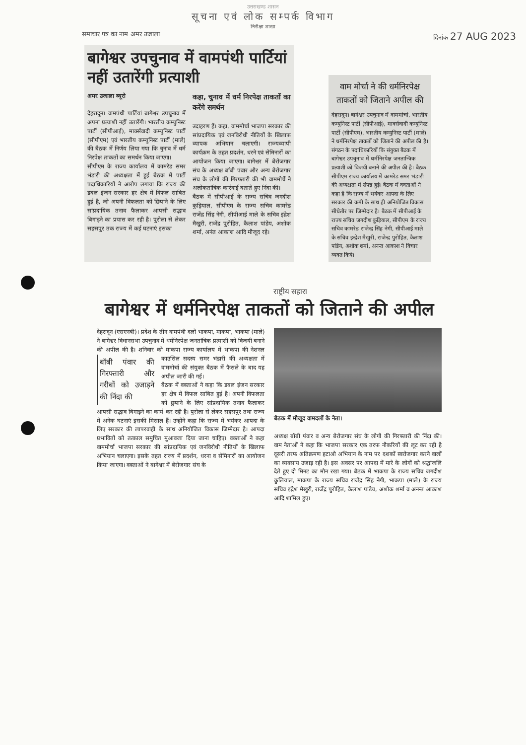उत्तराखण्ड शासन
सूचना एवं लोक सम्पर्क विभाग
निरीक्षा शाखा
समाचार पत्र का नाम अमर उजाला दिनांक 27 AUG 2023
बागेश्वर उपचुनाव में वामपंथी पार्टियां नहीं उतारेंगी प्रत्याशी
अमर उजाला ब्यूरो
देहरादून। वामपंथी पार्टियां बागेश्वर उपचुनाव में अपना प्रत्याशी नहीं उतारेंगी। भारतीय कम्युनिस्ट पार्टी (सीपीआई), मार्क्सवादी कम्युनिस्ट पार्टी (सीपीएम) एवं भारतीय कम्युनिस्ट पार्टी (माले) की बैठक में निर्णय लिया गया कि चुनाव में धर्म निरपेक्ष ताकतों का समर्थन किया जाएगा।
सीपीएम के राज्य कार्यालय में कामरेड समर भंडारी की अध्यक्षता में हुई बैठक में पार्टी पदाधिकारियों ने आरोप लगाया कि राज्य की डबल इंजन सरकार हर क्षेत्र में विफल साबित हुई है, जो अपनी विफलता को छिपाने के लिए सांप्रदायिक तनाव फैलाकर आपसी सद्भाव बिगाड़ने का प्रयास कर रही है। पुरोला से लेकर सहसपुर तक राज्य में कई घटनाएं इसका
कहा, चुनाव में धर्म निरपेक्ष ताकतों का करेंगे समर्थन
उदाहरण हैं। कहा, वाममोर्चा भाजपा सरकार की सांप्रदायिक एवं जनविरोधी नीतियों के खिलाफ व्यापक अभियान चलाएगी। राज्यव्यापी कार्यक्रम के तहत प्रदर्शन, धरने एवं सेमिनारों का आयोजन किया जाएगा। बागेश्वर में बेरोजगार संघ के अध्यक्ष बॉबी पंवार और अन्य बेरोजगार संघ के लोगों की गिरफ्तारी की भी वाममोर्चे ने अलोकतांत्रिक कार्रवाई बताते हुए निंदा की।
बैठक में सीपीआई के राज्य सचिव जगदीश कुड़ियाल, सीपीएम के राज्य सचिव कामरेड राजेंद्र सिंह नेगी, सीपीआई माले के सचिव इंद्रेश मैखुरी, राजेंद्र पुरोहित, कैलाश पांडेय, अशोक शर्मा, अनंत आकाश आदि मौजूद रहे।
वाम मोर्चा ने की धर्मनिरपेक्ष ताकतों को जिताने अपील की
देहरादून। बागेश्वर उपचुनाव में वाममोर्चा, भारतीय कम्युनिस्ट पार्टी (सीपीआई), मार्क्सवादी कम्युनिस्ट पार्टी (सीपीएम), भारतीय कम्युनिस्ट पार्टी (माले) ने धर्मनिरपेक्ष ताकतों को जिताने की अपील की है। संगठन के पदाधिकारियों कि संयुक्त बैठक में बागेश्वर उपचुनाव में धर्मनिरपेक्ष जनतान्त्रिक प्रत्याशी को विजयी बनाने की अपील की है। बैठक सीपीएम राज्य कार्यालय में कामरेड समर भंडारी की अध्यक्षता में संपन्न हुई। बैठक में वक्ताओं ने कहा है कि राज्य में भयंकर आपदा के लिए सरकार की कमी के साथ ही अनियोजित विकास सीधेतौर पर जिम्मेदार है। बैठक में सीपीआई के राज्य सचिव जगदीश कुड़ियाल, सीपीएम के राज्य सचिव कामरेड राजेन्द्र सिंह नेगी, सीपीआई माले के सचिव इन्द्रेश मैखुरी, राजेन्द्र पुरोहित, कैलाश पांडेय, अशोक शर्मा, अनन्त आकाश ने विचार व्यक्त किये।
राष्ट्रीय सहारा
बागेश्वर में धर्मनिरपेक्ष ताकतों को जिताने की अपील
देहरादून (एसएनबी)। प्रदेश के तीन वामपंथी दलों भाकपा, माकपा, भाकपा (माले) ने बागेश्वर विधानसभा उपचुनाव में धर्मनिरपेक्ष जनतांत्रिक प्रत्याशी को विजयी बनाने की अपील की है। शनिवार को माकपा राज्य कार्यालय में भाकपा की नेशनल
बॉबी पंवार की गिरफ्तारी और गरीबों को उजाड़ने की निंदा की
काउंसिल सदस्य समर भंडारी की अध्यक्षता में वाममोर्चा की संयुक्त बैठक में फैसले के बाद यह अपील जारी की गई।
बैठक में वक्ताओं ने कहा कि डबल इंजन सरकार हर क्षेत्र में विफल साबित हुई है। अपनी विफलता को छुपाने के लिए सांप्रदायिक तनाव फैलाकर आपसी सद्भाव बिगाड़ने का कार्य कर रही है। पुरोला से लेकर सहसपुर तथा राज्य में अनेक घटनाएं इसकी मिसाल हैं। उन्होंने कहा कि राज्य में भयंकर आपदा के लिए सरकार की लापरवाही के साथ अनियोजित विकास जिम्मेदार है। आपदा प्रभावितों को तत्काल समुचित मुआवजा दिया जाना चाहिए। वक्ताओं ने कहा वाममोर्चा भाजपा सरकार की सांप्रदायिक एवं जनविरोधी नीतियों के खिलाफ अभियान चलाएगा। इसके तहत राज्य में प्रदर्शन, धरना व सेमिनारों का आयोजन किया जाएगा। वक्ताओं ने बागेश्वर में बेरोजगार संघ के
बैठक में मौजूद वामदलों के नेता।
अध्यक्ष बॉबी पंवार व अन्य बेरोजगार संघ के लोगों की गिरफ्तारी की निंदा की। वाम नेताओं ने कहा कि भाजपा सरकार एक तरफ नौकरियों की लूट कर रही है दूसरी तरफ अतिक्रमण हटाओ अभियान के नाम पर दशकों स्वरोजगार करने वालों का व्यवसाय उजाड़ रही है। इस अवसर पर आपदा में मारे के लोगों को श्रद्धांजलि देते हुए दो मिनट का मौन रखा गया। बैठक में भाकपा के राज्य सचिव जगदीश कुलियाल, माकपा के राज्य सचिव राजेंद्र सिंह नेगी, भाकपा (माले) के राज्य सचिव इंद्रेश मैखुरी, राजेंद्र पुरोहित, कैलाश पांडेय, अशोक शर्मा व अनन्त आकाश आदि शामिल हुए।